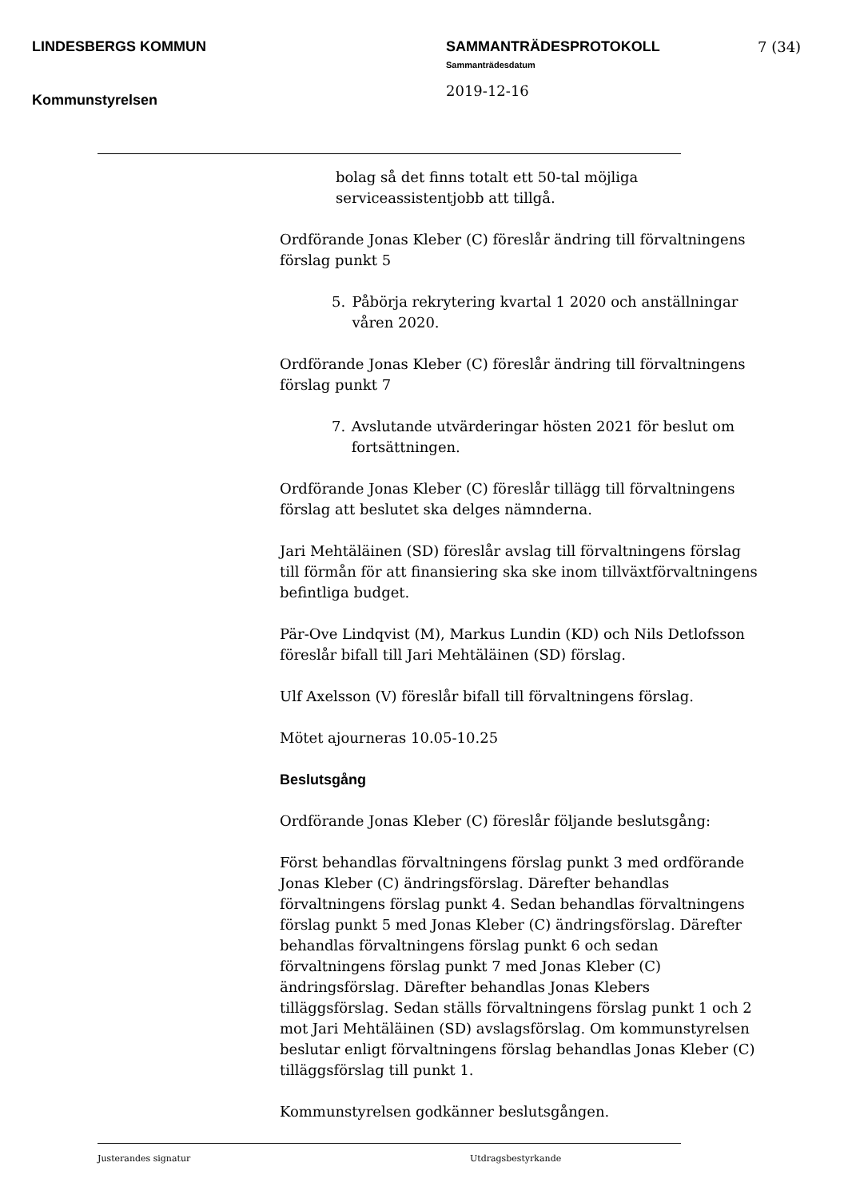LINDESBERGS KOMMUN
Kommunstyrelsen
SAMMANTRÄDESPROTOKOLL
Sammanträdesdatum
2019-12-16
7 (34)
bolag så det finns totalt ett 50-tal möjliga serviceassistentjobb att tillgå.
Ordförande Jonas Kleber (C) föreslår ändring till förvaltningens förslag punkt 5
5. Påbörja rekrytering kvartal 1 2020 och anställningar våren 2020.
Ordförande Jonas Kleber (C) föreslår ändring till förvaltningens förslag punkt 7
7. Avslutande utvärderingar hösten 2021 för beslut om fortsättningen.
Ordförande Jonas Kleber (C) föreslår tillägg till förvaltningens förslag att beslutet ska delges nämnderna.
Jari Mehtäläinen (SD) föreslår avslag till förvaltningens förslag till förmån för att finansiering ska ske inom tillväxtförvaltningens befintliga budget.
Pär-Ove Lindqvist (M), Markus Lundin (KD) och Nils Detlofsson föreslår bifall till Jari Mehtäläinen (SD) förslag.
Ulf Axelsson (V) föreslår bifall till förvaltningens förslag.
Mötet ajourneras 10.05-10.25
Beslutsgång
Ordförande Jonas Kleber (C) föreslår följande beslutsgång:
Först behandlas förvaltningens förslag punkt 3 med ordförande Jonas Kleber (C) ändringsförslag. Därefter behandlas förvaltningens förslag punkt 4. Sedan behandlas förvaltningens förslag punkt 5 med Jonas Kleber (C) ändringsförslag. Därefter behandlas förvaltningens förslag punkt 6 och sedan förvaltningens förslag punkt 7 med Jonas Kleber (C) ändringsförslag. Därefter behandlas Jonas Klebers tilläggsförslag. Sedan ställs förvaltningens förslag punkt 1 och 2 mot Jari Mehtäläinen (SD) avslagsförslag. Om kommunstyrelsen beslutar enligt förvaltningens förslag behandlas Jonas Kleber (C) tilläggsförslag till punkt 1.
Kommunstyrelsen godkänner beslutsgången.
Justerandes signatur Utdragsbestyrkande